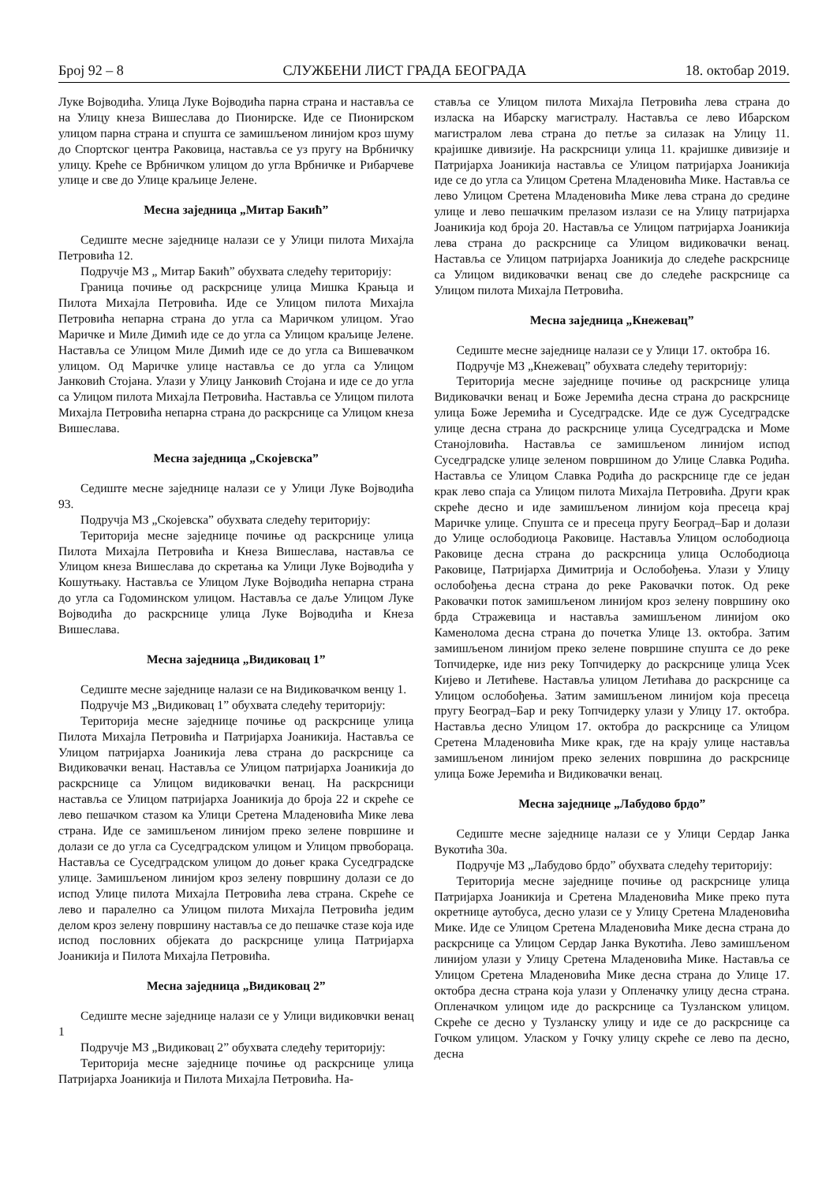Број 92 – 8 СЛУЖБЕНИ ЛИСТ ГРАДА БЕОГРАДА 18. oктобар 2019.
Луке Војводића. Улица Луке Војводића парна страна и наставља се на Улицу кнеза Вишеслава до Пионирске. Иде се Пионирском улицом парна страна и спушта се замишљеном линијом кроз шуму до Спортског центра Раковица, наставља се уз пругу на Врбничку улицу. Креће се Врбничком улицом до угла Врбничке и Рибарчеве улице и све до Улице краљице Јелене.
Месна заједница „Митар Бакић”
Седиште месне заједнице налази се у Улици пилота Михајла Петровића 12.
Подручје МЗ „ Митар Бакић” обухвата следећу територију:
Граница почиње од раскрснице улица Мишка Крањца и Пилота Михајла Петровића. Иде се Улицом пилота Михајла Петровића непарна страна до угла са Маричком улицом. Угао Маричке и Миле Димић иде се до угла са Улицом краљице Јелене. Наставља се Улицом Миле Димић иде се до угла са Вишевачком улицом. Од Маричке улице наставља се до угла са Улицом Јанковић Стојана. Улази у Улицу Јанковић Стојана и иде се до угла са Улицом пилота Михајла Петровића. Наставља се Улицом пилота Михајла Петровића непарна страна до раскрснице са Улицом кнеза Вишеслава.
Месна заједница „Скојевска”
Седиште месне заједнице налази се у Улици Луке Војводића 93.
Подручја МЗ „Скојевска” обухвата следећу територију:
Територија месне заједнице почиње од раскрснице улица Пилота Михајла Петровића и Кнеза Вишеслава, наставља се Улицом кнеза Вишеслава до скретања ка Улици Луке Војводића у Кошутњаку. Наставља се Улицом Луке Војводића непарна страна до угла са Годоминском улицом. Наставља се даље Улицом Луке Војводића до раскрснице улица Луке Војводића и Кнеза Вишеслава.
Месна заједница „Видиковац 1”
Седиште месне заједнице налази се на Видиковачком венцу 1.
Подручје МЗ „Видиковац 1” обухвата следећу територију:
Територија месне заједнице почиње од раскрснице улица Пилота Михајла Петровића и Патријарха Јоаникија. Наставља се Улицом патријарха Јоаникија лева страна до раскрснице са Видиковачки венац. Наставља се Улицом патријарха Јоаникија до раскрснице са Улицом видиковачки венац. На раскрсници наставља се Улицом патријарха Јоаникија до броја 22 и скреће се лево пешачком стазом ка Улици Сретена Младеновића Мике лева страна. Иде се замишљеном линијом преко зелене површине и долази се до угла са Суседградском улицом и Улицом првобораца. Наставља се Суседградском улицом до доњег крака Суседградске улице. Замишљеном линијом кроз зелену површину долази се до испод Улице пилота Михајла Петровића лева страна. Скреће се лево и паралелно са Улицом пилота Михајла Петровића једим делом кроз зелену површину наставља се до пешачке стазе која иде испод пословних објеката до раскрснице улица Патријарха Јоаникија и Пилота Михајла Петровића.
Месна заједница „Видиковац 2”
Седиште месне заједнице налази се у Улици видиковчки венац 1
Подручје МЗ „Видиковац 2” обухвата следећу територију:
Територија месне заједнице почиње од раскрснице улица Патријарха Јоаникија и Пилота Михајла Петровића. На-
ставља се Улицом пилота Михајла Петровића лева страна до изласка на Ибарску магистралу. Наставља се лево Ибарском магистралом лева страна до петље за силазак на Улицу 11. крајишке дивизије. На раскрсници улица 11. крајишке дивизије и Патријарха Јоаникија наставља се Улицом патријарха Јоаникија иде се до угла са Улицом Сретена Младеновића Мике. Наставља се лево Улицом Сретена Младеновића Мике лева страна до средине улице и лево пешачким прелазом излази се на Улицу патријарха Јоаникија код броја 20. Наставља се Улицом патријарха Јоаникија лева страна до раскрснице са Улицом видиковачки венац. Наставља се Улицом патријарха Јоаникија до следеће раскрснице са Улицом видиковачки венац све до следеће раскрснице са Улицом пилота Михајла Петровића.
Месна заједница „Кнежевац”
Седиште месне заједнице налази се у Улици 17. октобра 16.
Подручје МЗ „Кнежевац” обухвата следећу територију:
Територија месне заједнице почиње од раскрснице улица Видиковачки венац и Боже Јеремића десна страна до раскрснице улица Боже Јеремића и Суседградске. Иде се дуж Суседградске улице десна страна до раскрснице улица Суседградска и Моме Станојловића. Наставља се замишљеном линијом испод Суседградске улице зеленом површином до Улице Славка Родића. Наставља се Улицом Славка Родића до раскрснице где се један крак лево спаја са Улицом пилота Михајла Петровића. Други крак скреће десно и иде замишљеном линијом која пресеца крај Маричке улице. Спушта се и пресеца пругу Београд–Бар и долази до Улице ослободиоца Раковице. Наставља Улицом ослободиоца Раковице десна страна до раскрсница улица Ослободиоца Раковице, Патријарха Димитрија и Ослобођења. Улази у Улицу ослобођења десна страна до реке Раковачки поток. Од реке Раковачки поток замишљеном линијом кроз зелену површину око брда Стражевица и наставља замишљеном линијом око Каменолома десна страна до почетка Улице 13. октобра. Затим замишљеном линијом преко зелене површине спушта се до реке Топчидерке, иде низ реку Топчидерку до раскрснице улица Усек Кијево и Летићеве. Наставља улицом Летићава до раскрснице са Улицом ослобођења. Затим замишљеном линијом која пресеца пругу Београд–Бар и реку Топчидерку улази у Улицу 17. октобра. Наставља десно Улицом 17. октобра до раскрснице са Улицом Сретена Младеновића Мике крак, где на крају улице наставља замишљеном линијом преко зелених површина до раскрснице улица Боже Јеремића и Видиковачки венац.
Месна заједнице „Лабудово брдо”
Седиште месне заједнице налази се у Улици Сердар Јанка Вукотића 30а.
Подручје МЗ „Лабудово брдо” обухвата следећу територију:
Територија месне заједнице почиње од раскрснице улица Патријарха Јоаникија и Сретена Младеновића Мике преко пута окретнице аутобуса, десно улази се у Улицу Сретена Младеновића Мике. Иде се Улицом Сретена Младеновића Мике десна страна до раскрснице са Улицом Сердар Јанка Вукотића. Лево замишљеном линијом улази у Улицу Сретена Младеновића Мике. Наставља се Улицом Сретена Младеновића Мике десна страна до Улице 17. октобра десна страна која улази у Опленачку улицу десна страна. Опленачком улицом иде до раскрснице са Тузланском улицом. Скреће се десно у Тузланску улицу и иде се до раскрснице са Гочком улицом. Уласком у Гочку улицу скреће се лево па десно, десна